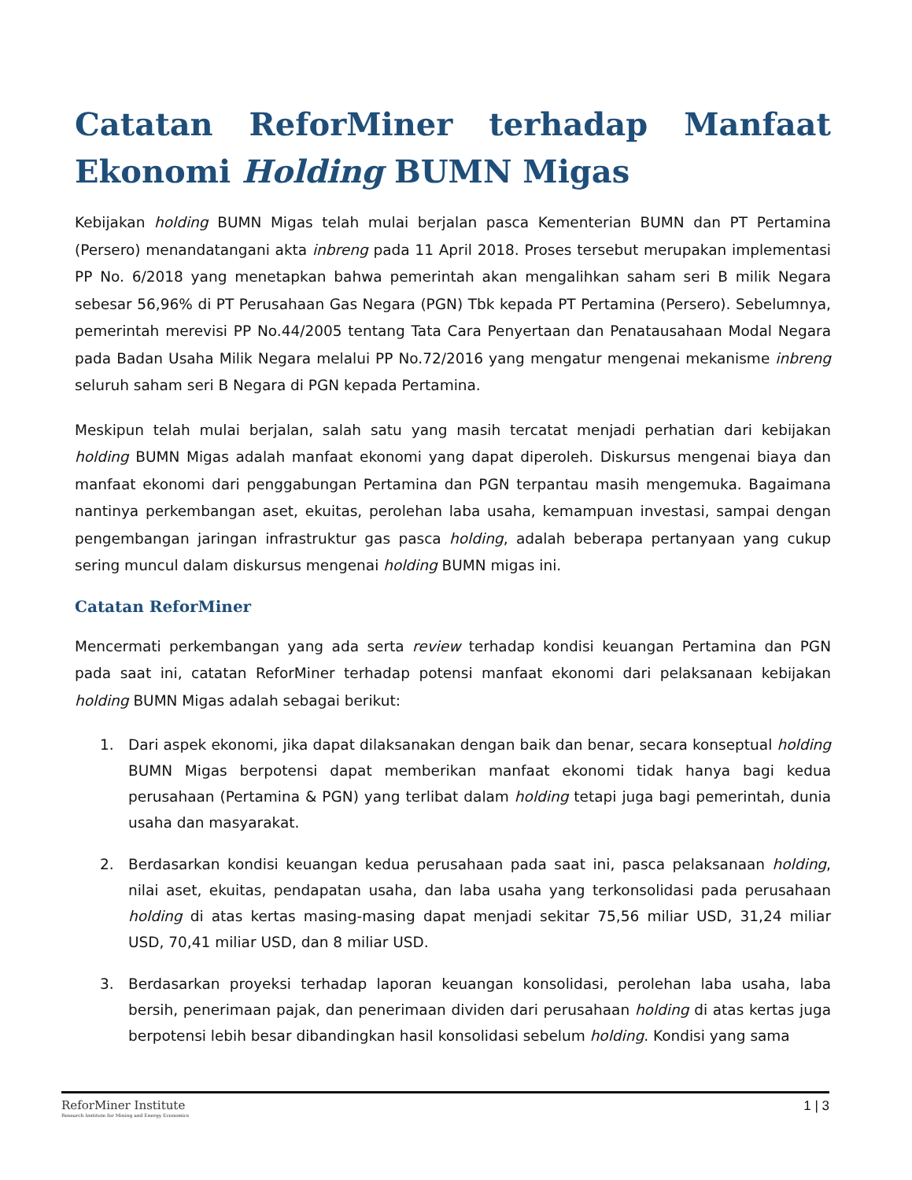Catatan ReforMiner terhadap Manfaat Ekonomi Holding BUMN Migas
Kebijakan holding BUMN Migas telah mulai berjalan pasca Kementerian BUMN dan PT Pertamina (Persero) menandatangani akta inbreng pada 11 April 2018. Proses tersebut merupakan implementasi PP No. 6/2018 yang menetapkan bahwa pemerintah akan mengalihkan saham seri B milik Negara sebesar 56,96% di PT Perusahaan Gas Negara (PGN) Tbk kepada PT Pertamina (Persero). Sebelumnya, pemerintah merevisi PP No.44/2005 tentang Tata Cara Penyertaan dan Penatausahaan Modal Negara pada Badan Usaha Milik Negara melalui PP No.72/2016 yang mengatur mengenai mekanisme inbreng seluruh saham seri B Negara di PGN kepada Pertamina.
Meskipun telah mulai berjalan, salah satu yang masih tercatat menjadi perhatian dari kebijakan holding BUMN Migas adalah manfaat ekonomi yang dapat diperoleh. Diskursus mengenai biaya dan manfaat ekonomi dari penggabungan Pertamina dan PGN terpantau masih mengemuka. Bagaimana nantinya perkembangan aset, ekuitas, perolehan laba usaha, kemampuan investasi, sampai dengan pengembangan jaringan infrastruktur gas pasca holding, adalah beberapa pertanyaan yang cukup sering muncul dalam diskursus mengenai holding BUMN migas ini.
Catatan ReforMiner
Mencermati perkembangan yang ada serta review terhadap kondisi keuangan Pertamina dan PGN pada saat ini, catatan ReforMiner terhadap potensi manfaat ekonomi dari pelaksanaan kebijakan holding BUMN Migas adalah sebagai berikut:
1. Dari aspek ekonomi, jika dapat dilaksanakan dengan baik dan benar, secara konseptual holding BUMN Migas berpotensi dapat memberikan manfaat ekonomi tidak hanya bagi kedua perusahaan (Pertamina & PGN) yang terlibat dalam holding tetapi juga bagi pemerintah, dunia usaha dan masyarakat.
2. Berdasarkan kondisi keuangan kedua perusahaan pada saat ini, pasca pelaksanaan holding, nilai aset, ekuitas, pendapatan usaha, dan laba usaha yang terkonsolidasi pada perusahaan holding di atas kertas masing-masing dapat menjadi sekitar 75,56 miliar USD, 31,24 miliar USD, 70,41 miliar USD, dan 8 miliar USD.
3. Berdasarkan proyeksi terhadap laporan keuangan konsolidasi, perolehan laba usaha, laba bersih, penerimaan pajak, dan penerimaan dividen dari perusahaan holding di atas kertas juga berpotensi lebih besar dibandingkan hasil konsolidasi sebelum holding. Kondisi yang sama
ReforMiner Institute
Research Institute for Mining and Energy Economics
1 | 3